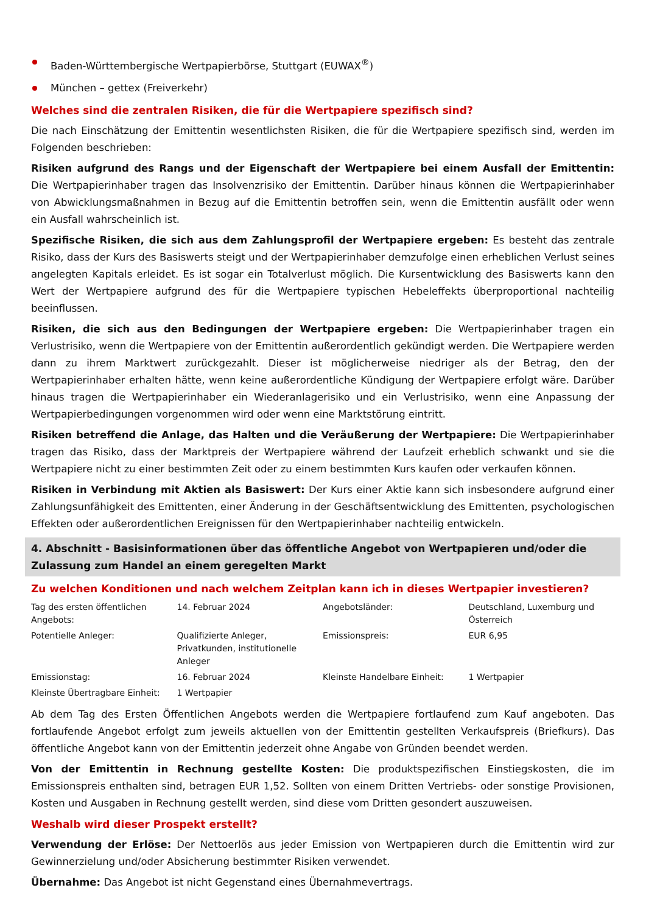Baden-Württembergische Wertpapierbörse, Stuttgart (EUWAX<sup>®</sup>)
München – gettex (Freiverkehr)
Welches sind die zentralen Risiken, die für die Wertpapiere spezifisch sind?
Die nach Einschätzung der Emittentin wesentlichsten Risiken, die für die Wertpapiere spezifisch sind, werden im Folgenden beschrieben:
Risiken aufgrund des Rangs und der Eigenschaft der Wertpapiere bei einem Ausfall der Emittentin: Die Wertpapierinhaber tragen das Insolvenzrisiko der Emittentin. Darüber hinaus können die Wertpapierinhaber von Abwicklungsmaßnahmen in Bezug auf die Emittentin betroffen sein, wenn die Emittentin ausfällt oder wenn ein Ausfall wahrscheinlich ist.
Spezifische Risiken, die sich aus dem Zahlungsprofil der Wertpapiere ergeben: Es besteht das zentrale Risiko, dass der Kurs des Basiswerts steigt und der Wertpapierinhaber demzufolge einen erheblichen Verlust seines angelegten Kapitals erleidet. Es ist sogar ein Totalverlust möglich. Die Kursentwicklung des Basiswerts kann den Wert der Wertpapiere aufgrund des für die Wertpapiere typischen Hebeleffekts überproportional nachteilig beeinflussen.
Risiken, die sich aus den Bedingungen der Wertpapiere ergeben: Die Wertpapierinhaber tragen ein Verlustrisiko, wenn die Wertpapiere von der Emittentin außerordentlich gekündigt werden. Die Wertpapiere werden dann zu ihrem Marktwert zurückgezahlt. Dieser ist möglicherweise niedriger als der Betrag, den der Wertpapierinhaber erhalten hätte, wenn keine außerordentliche Kündigung der Wertpapiere erfolgt wäre. Darüber hinaus tragen die Wertpapierinhaber ein Wiederanlagerisiko und ein Verlustrisiko, wenn eine Anpassung der Wertpapierbedingungen vorgenommen wird oder wenn eine Marktstörung eintritt.
Risiken betreffend die Anlage, das Halten und die Veräußerung der Wertpapiere: Die Wertpapierinhaber tragen das Risiko, dass der Marktpreis der Wertpapiere während der Laufzeit erheblich schwankt und sie die Wertpapiere nicht zu einer bestimmten Zeit oder zu einem bestimmten Kurs kaufen oder verkaufen können.
Risiken in Verbindung mit Aktien als Basiswert: Der Kurs einer Aktie kann sich insbesondere aufgrund einer Zahlungsunfähigkeit des Emittenten, einer Änderung in der Geschäftsentwicklung des Emittenten, psychologischen Effekten oder außerordentlichen Ereignissen für den Wertpapierinhaber nachteilig entwickeln.
4. Abschnitt - Basisinformationen über das öffentliche Angebot von Wertpapieren und/oder die Zulassung zum Handel an einem geregelten Markt
Zu welchen Konditionen und nach welchem Zeitplan kann ich in dieses Wertpapier investieren?
| Tag des ersten öffentlichen Angebots: | 14. Februar 2024 | Angebotsländer: | Deutschland, Luxemburg und Österreich |
| Potentielle Anleger: | Qualifizierte Anleger, Privatkunden, institutionelle Anleger | Emissionspreis: | EUR 6,95 |
| Emissionstag: | 16. Februar 2024 | Kleinste Handelbare Einheit: | 1 Wertpapier |
| Kleinste Übertragbare Einheit: | 1 Wertpapier | | |
Ab dem Tag des Ersten Öffentlichen Angebots werden die Wertpapiere fortlaufend zum Kauf angeboten. Das fortlaufende Angebot erfolgt zum jeweils aktuellen von der Emittentin gestellten Verkaufspreis (Briefkurs). Das öffentliche Angebot kann von der Emittentin jederzeit ohne Angabe von Gründen beendet werden.
Von der Emittentin in Rechnung gestellte Kosten: Die produktspezifischen Einstiegskosten, die im Emissionspreis enthalten sind, betragen EUR 1,52. Sollten von einem Dritten Vertriebs- oder sonstige Provisionen, Kosten und Ausgaben in Rechnung gestellt werden, sind diese vom Dritten gesondert auszuweisen.
Weshalb wird dieser Prospekt erstellt?
Verwendung der Erlöse: Der Nettoerlös aus jeder Emission von Wertpapieren durch die Emittentin wird zur Gewinnerzielung und/oder Absicherung bestimmter Risiken verwendet.
Übernahme: Das Angebot ist nicht Gegenstand eines Übernahmevertrags.